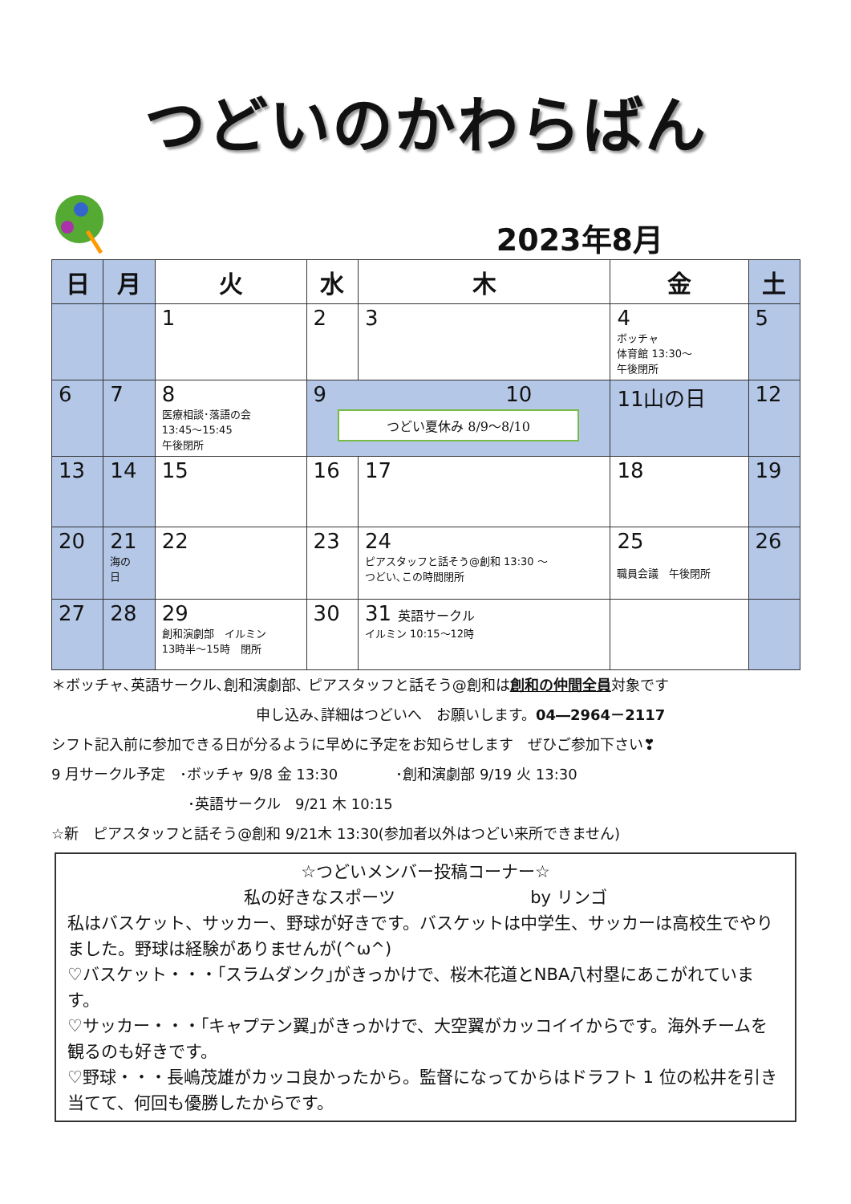つどいのかわらばん
2023年8月
| 日 | 月 | 火 | 水 | 木 | 金 | 土 |
| --- | --- | --- | --- | --- | --- | --- |
| | | 1 | 2 | 3 | 4 ボッチャ 体育館 13:30～ 午後閉所 | 5 |
| 6 | 7 | 8 医療相談･落語の会 13:45～15:45 午後閉所 | 9 10 つどい夏休み 8/9～8/10 | | 11山の日 | 12 |
| 13 | 14 | 15 | 16 | 17 | 18 | 19 |
| 20 | 21 海の 日 | 22 | 23 | 24 ピアスタッフと話そう@創和 13:30 ～ つどい､この時間閉所 | 25 職員会議 午後閉所 | 26 |
| 27 | 28 | 29 創和演劇部 イルミン 13時半～15時 閉所 | 30 | 31 英語サークル イルミン 10:15～12時 | | |
＊ボッチャ､英語サークル､創和演劇部､ ピアスタッフと話そう@創和は創和の仲間全員対象です
申し込み､詳細はつどいへ　お願いします。04―2964－2117
シフト記入前に参加できる日が分るように早めに予定をお知らせします　ぜひご参加下さい❣
9 月サークル予定　･ボッチャ 9/8 金 13:30　　　　･創和演劇部 9/19 火 13:30
･英語サークル　9/21 木 10:15
☆新　ピアスタッフと話そう@創和 9/21木 13:30(参加者以外はつどい来所できません)
☆つどいメンバー投稿コーナー☆
私の好きなスポーツ　　　　　　　　by リンゴ
私はバスケット、サッカー、野球が好きです。バスケットは中学生、サッカーは高校生でやりました。野球は経験がありませんが(^ω^)
♡バスケット・・・｢スラムダンク｣がきっかけで、桜木花道とNBA八村塁にあこがれています。
♡サッカー・・・｢キャプテン翼｣がきっかけで、大空翼がカッコイイからです。海外チームを観るのも好きです。
♡野球・・・長嶋茂雄がカッコ良かったから。監督になってからはドラフト 1 位の松井を引き当てて、何回も優勝したからです。